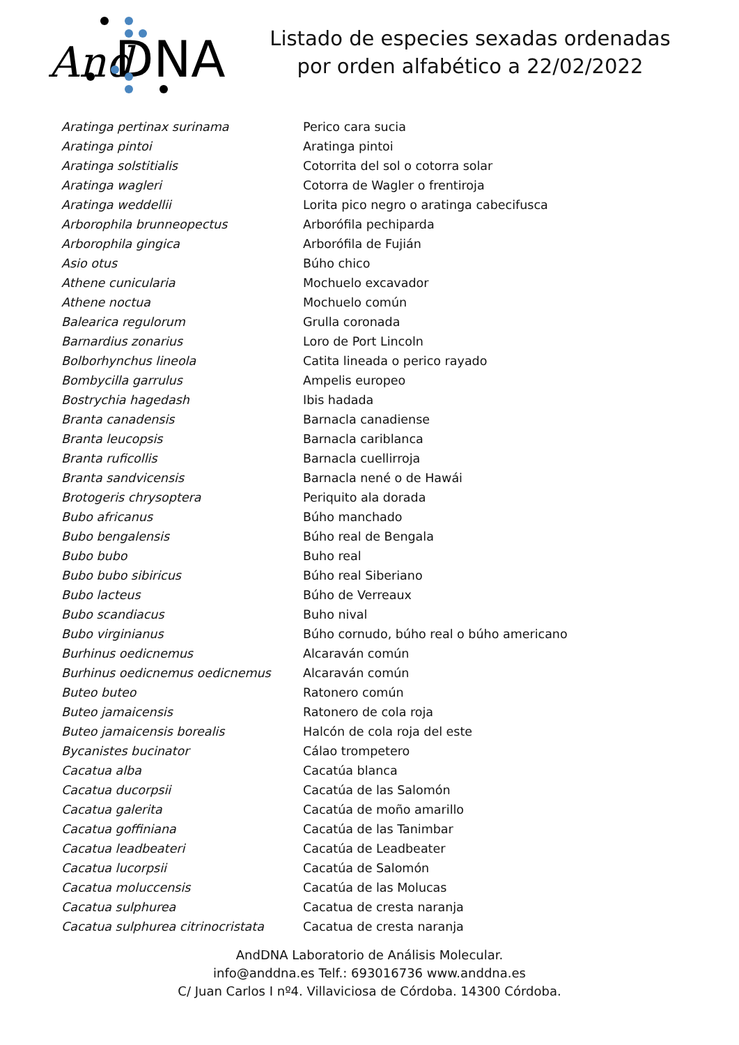And
DNA
Listado de especies sexadas ordenadas por orden alfabético a 22/02/2022
| Aratinga pertinax surinama | Perico cara sucia |
| Aratinga pintoi | Aratinga pintoi |
| Aratinga solstitialis | Cotorrita del sol o cotorra solar |
| Aratinga wagleri | Cotorra de Wagler o frentiroja |
| Aratinga weddellii | Lorita pico negro o aratinga cabecifusca |
| Arborophila brunneopectus | Arborófila pechiparda |
| Arborophila gingica | Arborófila de Fujián |
| Asio otus | Búho chico |
| Athene cunicularia | Mochuelo excavador |
| Athene noctua | Mochuelo común |
| Balearica regulorum | Grulla coronada |
| Barnardius zonarius | Loro de Port Lincoln |
| Bolborhynchus lineola | Catita lineada o perico rayado |
| Bombycilla garrulus | Ampelis europeo |
| Bostrychia hagedash | Ibis hadada |
| Branta canadensis | Barnacla canadiense |
| Branta leucopsis | Barnacla cariblanca |
| Branta ruficollis | Barnacla cuellirroja |
| Branta sandvicensis | Barnacla nené o de Hawái |
| Brotogeris chrysoptera | Periquito ala dorada |
| Bubo africanus | Búho manchado |
| Bubo bengalensis | Búho real de Bengala |
| Bubo bubo | Buho real |
| Bubo bubo sibiricus | Búho real Siberiano |
| Bubo lacteus | Búho de Verreaux |
| Bubo scandiacus | Buho nival |
| Bubo virginianus | Búho cornudo, búho real o búho americano |
| Burhinus oedicnemus | Alcaraván común |
| Burhinus oedicnemus oedicnemus | Alcaraván común |
| Buteo buteo | Ratonero común |
| Buteo jamaicensis | Ratonero de cola roja |
| Buteo jamaicensis borealis | Halcón de cola roja del este |
| Bycanistes bucinator | Cálao trompetero |
| Cacatua alba | Cacatúa blanca |
| Cacatua ducorpsii | Cacatúa de las Salomón |
| Cacatua galerita | Cacatúa de moño amarillo |
| Cacatua goffiniana | Cacatúa de las Tanimbar |
| Cacatua leadbeateri | Cacatúa de Leadbeater |
| Cacatua lucorpsii | Cacatúa de Salomón |
| Cacatua moluccensis | Cacatúa de las Molucas |
| Cacatua sulphurea | Cacatua de cresta naranja |
| Cacatua sulphurea citrinocristata | Cacatua de cresta naranja |
AndDNA Laboratorio de Análisis Molecular.
info@anddna.es Telf.: 693016736 www.anddna.es
C/ Juan Carlos I nº4. Villaviciosa de Córdoba. 14300 Córdoba.